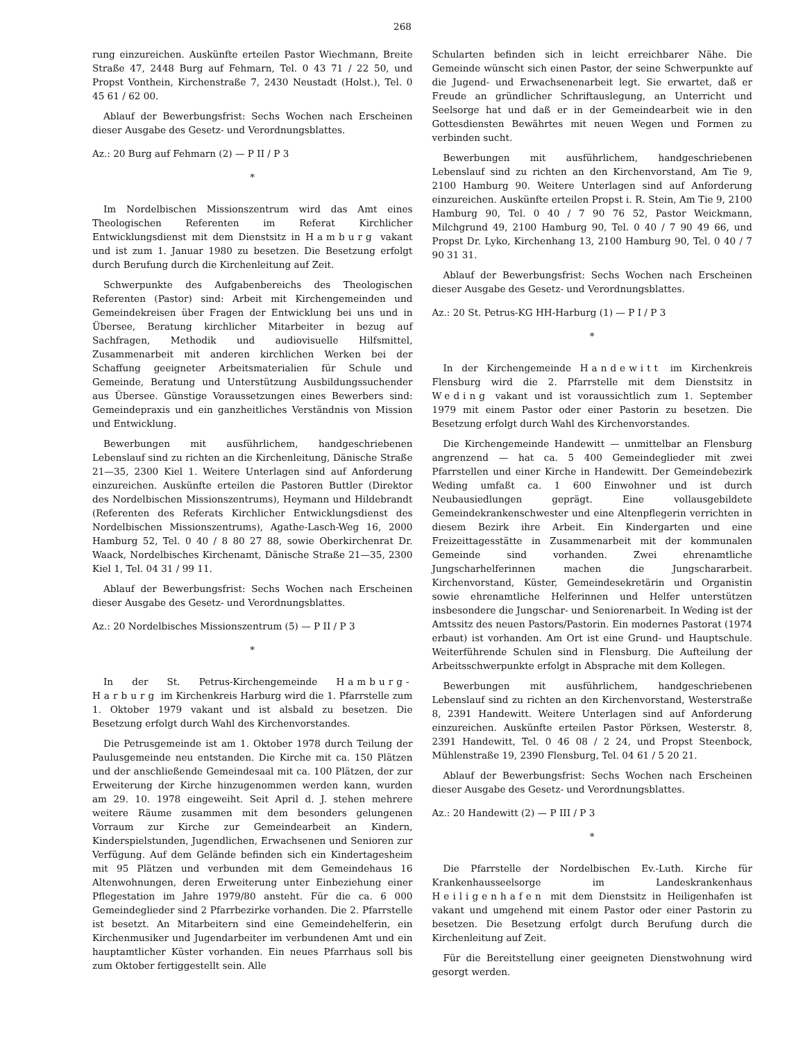268
rung einzureichen. Auskünfte erteilen Pastor Wiechmann, Breite Straße 47, 2448 Burg auf Fehmarn, Tel. 0 43 71 / 22 50, und Propst Vonthein, Kirchenstraße 7, 2430 Neustadt (Holst.), Tel. 0 45 61 / 62 00.
Ablauf der Bewerbungsfrist: Sechs Wochen nach Erscheinen dieser Ausgabe des Gesetz- und Verordnungsblattes.
Az.: 20 Burg auf Fehmarn (2) — P II / P 3
*
Im Nordelbischen Missionszentrum wird das Amt eines Theologischen Referenten im Referat Kirchlicher Entwicklungsdienst mit dem Dienstsitz in Hamburg vakant und ist zum 1. Januar 1980 zu besetzen. Die Besetzung erfolgt durch Berufung durch die Kirchenleitung auf Zeit.
Schwerpunkte des Aufgabenbereichs des Theologischen Referenten (Pastor) sind: Arbeit mit Kirchengemeinden und Gemeindekreisen über Fragen der Entwicklung bei uns und in Übersee, Beratung kirchlicher Mitarbeiter in bezug auf Sachfragen, Methodik und audiovisuelle Hilfsmittel, Zusammenarbeit mit anderen kirchlichen Werken bei der Schaffung geeigneter Arbeitsmaterialien für Schule und Gemeinde, Beratung und Unterstützung Ausbildungssuchender aus Übersee. Günstige Voraussetzungen eines Bewerbers sind: Gemeindepraxis und ein ganzheitliches Verständnis von Mission und Entwicklung.
Bewerbungen mit ausführlichem, handgeschriebenen Lebenslauf sind zu richten an die Kirchenleitung, Dänische Straße 21—35, 2300 Kiel 1. Weitere Unterlagen sind auf Anforderung einzureichen. Auskünfte erteilen die Pastoren Buttler (Direktor des Nordelbischen Missionszentrums), Heymann und Hildebrandt (Referenten des Referats Kirchlicher Entwicklungsdienst des Nordelbischen Missionszentrums), Agathe-Lasch-Weg 16, 2000 Hamburg 52, Tel. 0 40 / 8 80 27 88, sowie Oberkirchenrat Dr. Waack, Nordelbisches Kirchenamt, Dänische Straße 21—35, 2300 Kiel 1, Tel. 04 31 / 99 11.
Ablauf der Bewerbungsfrist: Sechs Wochen nach Erscheinen dieser Ausgabe des Gesetz- und Verordnungsblattes.
Az.: 20 Nordelbisches Missionszentrum (5) — P II / P 3
*
In der St. Petrus-Kirchengemeinde Hamburg-Harburg im Kirchenkreis Harburg wird die 1. Pfarrstelle zum 1. Oktober 1979 vakant und ist alsbald zu besetzen. Die Besetzung erfolgt durch Wahl des Kirchenvorstandes.
Die Petrusgemeinde ist am 1. Oktober 1978 durch Teilung der Paulusgemeinde neu entstanden. Die Kirche mit ca. 150 Plätzen und der anschließende Gemeindesaal mit ca. 100 Plätzen, der zur Erweiterung der Kirche hinzugenommen werden kann, wurden am 29. 10. 1978 eingeweiht. Seit April d. J. stehen mehrere weitere Räume zusammen mit dem besonders gelungenen Vorraum zur Kirche zur Gemeindearbeit an Kindern, Kinderspielstunden, Jugendlichen, Erwachsenen und Senioren zur Verfügung. Auf dem Gelände befinden sich ein Kindertagesheim mit 95 Plätzen und verbunden mit dem Gemeindehaus 16 Altenwohnungen, deren Erweiterung unter Einbeziehung einer Pflegestation im Jahre 1979/80 ansteht. Für die ca. 6 000 Gemeindeglieder sind 2 Pfarrbezirke vorhanden. Die 2. Pfarrstelle ist besetzt. An Mitarbeitern sind eine Gemeindehelferin, ein Kirchenmusiker und Jugendarbeiter im verbundenen Amt und ein hauptamtlicher Küster vorhanden. Ein neues Pfarrhaus soll bis zum Oktober fertiggestellt sein. Alle
Schularten befinden sich in leicht erreichbarer Nähe. Die Gemeinde wünscht sich einen Pastor, der seine Schwerpunkte auf die Jugend- und Erwachsenenarbeit legt. Sie erwartet, daß er Freude an gründlicher Schriftauslegung, an Unterricht und Seelsorge hat und daß er in der Gemeindearbeit wie in den Gottesdiensten Bewährtes mit neuen Wegen und Formen zu verbinden sucht.
Bewerbungen mit ausführlichem, handgeschriebenen Lebenslauf sind zu richten an den Kirchenvorstand, Am Tie 9, 2100 Hamburg 90. Weitere Unterlagen sind auf Anforderung einzureichen. Auskünfte erteilen Propst i. R. Stein, Am Tie 9, 2100 Hamburg 90, Tel. 0 40 / 7 90 76 52, Pastor Weickmann, Milchgrund 49, 2100 Hamburg 90, Tel. 0 40 / 7 90 49 66, und Propst Dr. Lyko, Kirchenhang 13, 2100 Hamburg 90, Tel. 0 40 / 7 90 31 31.
Ablauf der Bewerbungsfrist: Sechs Wochen nach Erscheinen dieser Ausgabe des Gesetz- und Verordnungsblattes.
Az.: 20 St. Petrus-KG HH-Harburg (1) — P I / P 3
*
In der Kirchengemeinde Handewitt im Kirchenkreis Flensburg wird die 2. Pfarrstelle mit dem Dienstsitz in Weding vakant und ist voraussichtlich zum 1. September 1979 mit einem Pastor oder einer Pastorin zu besetzen. Die Besetzung erfolgt durch Wahl des Kirchenvorstandes.
Die Kirchengemeinde Handewitt — unmittelbar an Flensburg angrenzend — hat ca. 5 400 Gemeindeglieder mit zwei Pfarrstellen und einer Kirche in Handewitt. Der Gemeindebezirk Weding umfaßt ca. 1 600 Einwohner und ist durch Neubausiedlungen geprägt. Eine vollausgebildete Gemeindekrankenschwester und eine Altenpflegerin verrichten in diesem Bezirk ihre Arbeit. Ein Kindergarten und eine Freizeittagesstätte in Zusammenarbeit mit der kommunalen Gemeinde sind vorhanden. Zwei ehrenamtliche Jungscharhelferinnen machen die Jungschararbeit. Kirchenvorstand, Küster, Gemeindesekretärin und Organistin sowie ehrenamtliche Helferinnen und Helfer unterstützen insbesondere die Jungschar- und Seniorenarbeit. In Weding ist der Amtssitz des neuen Pastors/Pastorin. Ein modernes Pastorat (1974 erbaut) ist vorhanden. Am Ort ist eine Grund- und Hauptschule. Weiterführende Schulen sind in Flensburg. Die Aufteilung der Arbeitsschwerpunkte erfolgt in Absprache mit dem Kollegen.
Bewerbungen mit ausführlichem, handgeschriebenen Lebenslauf sind zu richten an den Kirchenvorstand, Westerstraße 8, 2391 Handewitt. Weitere Unterlagen sind auf Anforderung einzureichen. Auskünfte erteilen Pastor Pörksen, Westerstr. 8, 2391 Handewitt, Tel. 0 46 08 / 2 24, und Propst Steenbock, Mühlenstraße 19, 2390 Flensburg, Tel. 04 61 / 5 20 21.
Ablauf der Bewerbungsfrist: Sechs Wochen nach Erscheinen dieser Ausgabe des Gesetz- und Verordnungsblattes.
Az.: 20 Handewitt (2) — P III / P 3
*
Die Pfarrstelle der Nordelbischen Ev.-Luth. Kirche für Krankenhausseelsorge im Landeskrankenhaus Heiligenhafen mit dem Dienstsitz in Heiligenhafen ist vakant und umgehend mit einem Pastor oder einer Pastorin zu besetzen. Die Besetzung erfolgt durch Berufung durch die Kirchenleitung auf Zeit.
Für die Bereitstellung einer geeigneten Dienstwohnung wird gesorgt werden.